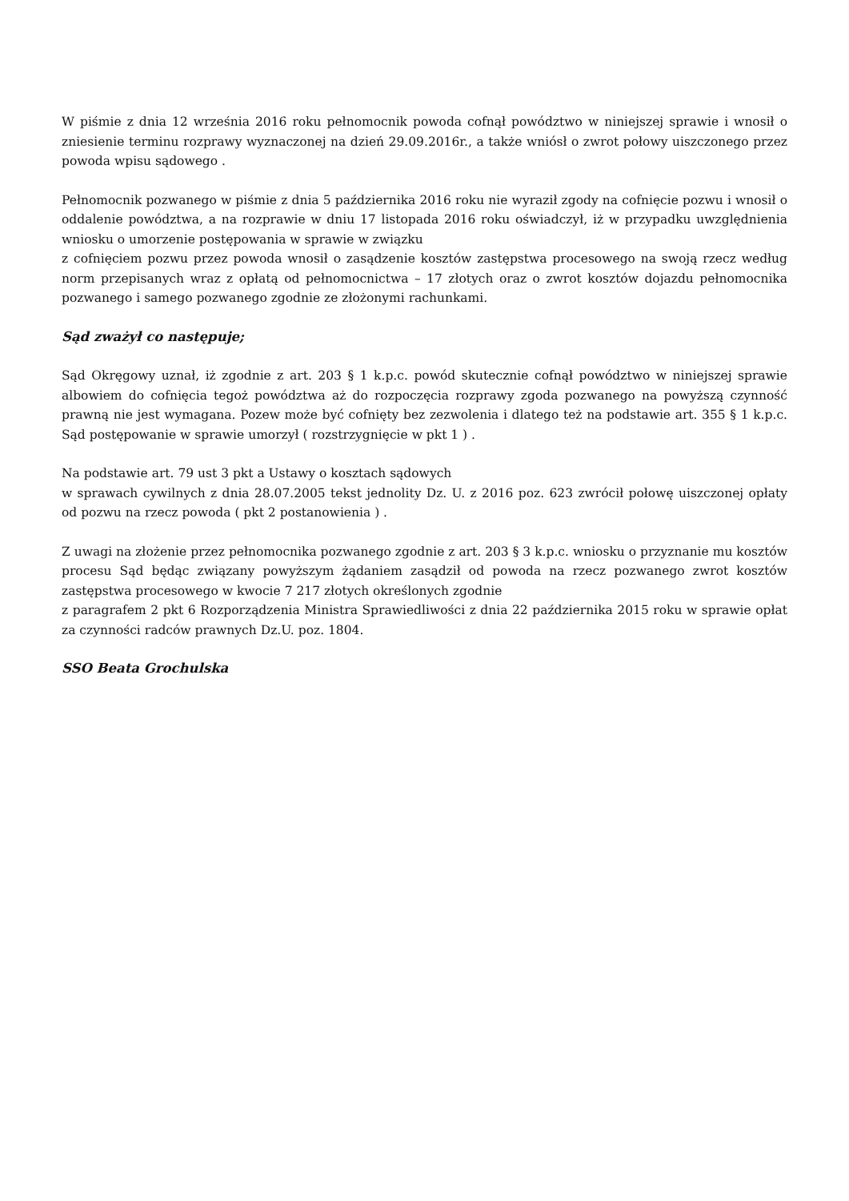W piśmie z dnia 12 września 2016 roku pełnomocnik powoda cofnął powództwo w niniejszej sprawie i wnosił o zniesienie terminu rozprawy wyznaczonej na dzień 29.09.2016r., a także wniósł o zwrot połowy uiszczonego przez powoda wpisu sądowego .
Pełnomocnik pozwanego w piśmie z dnia 5 października 2016 roku nie wyraził zgody na cofnięcie pozwu i wnosił o oddalenie powództwa, a na rozprawie w dniu 17 listopada 2016 roku oświadczył, iż w przypadku uwzględnienia wniosku o umorzenie postępowania w sprawie w związku
z cofnięciem pozwu przez powoda wnosił o zasądzenie kosztów zastępstwa procesowego na swoją rzecz według norm przepisanych wraz z opłatą od pełnomocnictwa – 17 złotych oraz o zwrot kosztów dojazdu pełnomocnika pozwanego i samego pozwanego zgodnie ze złożonymi rachunkami.
Sąd zważył co następuje;
Sąd Okręgowy uznał, iż zgodnie z art. 203 § 1 k.p.c. powód skutecznie cofnął powództwo w niniejszej sprawie albowiem do cofnięcia tegoż powództwa aż do rozpoczęcia rozprawy zgoda pozwanego na powyższą czynność prawną nie jest wymagana. Pozew może być cofnięty bez zezwolenia i dlatego też na podstawie art. 355 § 1 k.p.c. Sąd postępowanie w sprawie umorzył ( rozstrzygnięcie w pkt 1 ) .
Na podstawie art. 79 ust 3 pkt a Ustawy o kosztach sądowych
w sprawach cywilnych z dnia 28.07.2005 tekst jednolity Dz. U. z 2016 poz. 623 zwrócił połowę uiszczonej opłaty od pozwu na rzecz powoda ( pkt 2 postanowienia ) .
Z uwagi na złożenie przez pełnomocnika pozwanego zgodnie z art. 203 § 3 k.p.c. wniosku o przyznanie mu kosztów procesu Sąd będąc związany powyższym żądaniem zasądził od powoda na rzecz pozwanego zwrot kosztów zastępstwa procesowego w kwocie 7 217 złotych określonych zgodnie
z paragrafem 2 pkt 6 Rozporządzenia Ministra Sprawiedliwości z dnia 22 października 2015 roku w sprawie opłat za czynności radców prawnych Dz.U. poz. 1804.
SSO Beata Grochulska